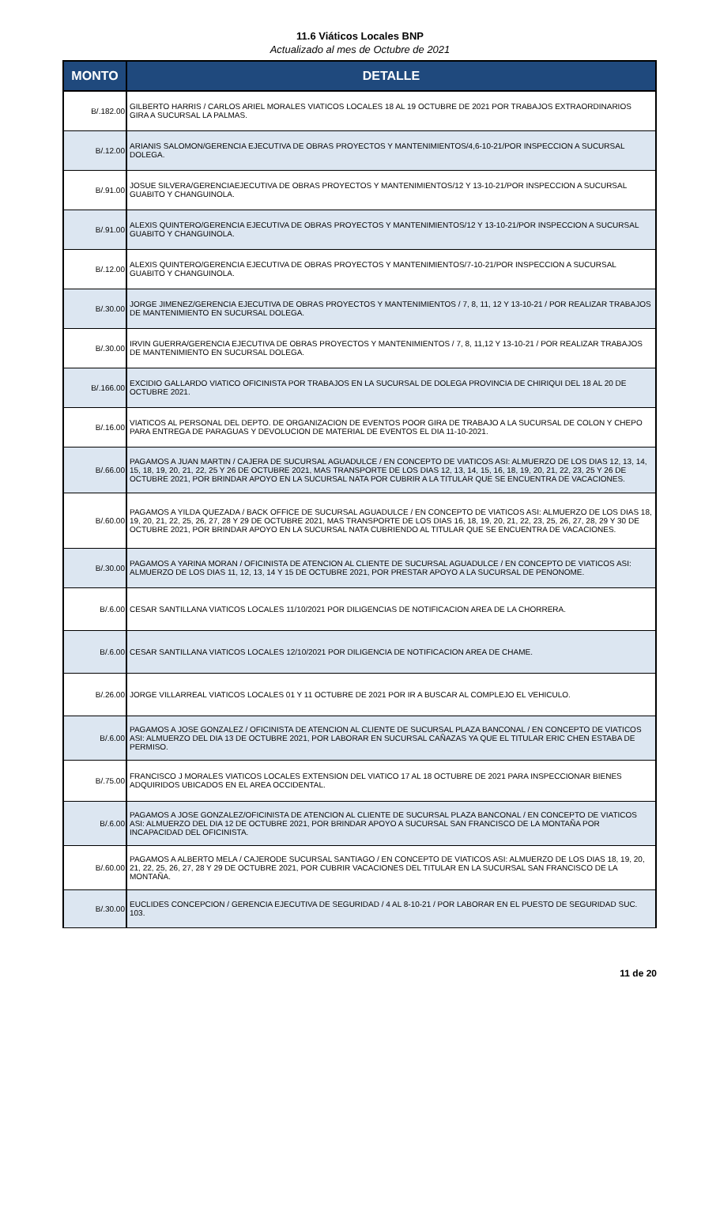11.6 Viáticos Locales BNP
Actualizado al mes de Octubre de 2021
| MONTO | DETALLE |
| --- | --- |
| B/.182.00 | GILBERTO HARRIS / CARLOS ARIEL MORALES VIATICOS LOCALES 18 AL 19 OCTUBRE DE 2021 POR TRABAJOS EXTRAORDINARIOS GIRA A SUCURSAL LA PALMAS. |
| B/.12.00 | ARIANIS SALOMON/GERENCIA EJECUTIVA DE OBRAS PROYECTOS Y MANTENIMIENTOS/4,6-10-21/POR INSPECCION A SUCURSAL DOLEGA. |
| B/.91.00 | JOSUE SILVERA/GERENCIAEJECUTIVA DE OBRAS PROYECTOS Y MANTENIMIENTOS/12 Y 13-10-21/POR INSPECCION A SUCURSAL GUABITO Y CHANGUINOLA. |
| B/.91.00 | ALEXIS QUINTERO/GERENCIA EJECUTIVA DE OBRAS PROYECTOS Y MANTENIMIENTOS/12 Y 13-10-21/POR INSPECCION A SUCURSAL GUABITO Y CHANGUINOLA. |
| B/.12.00 | ALEXIS QUINTERO/GERENCIA EJECUTIVA DE OBRAS PROYECTOS Y MANTENIMIENTOS/7-10-21/POR INSPECCION A SUCURSAL GUABITO Y CHANGUINOLA. |
| B/.30.00 | JORGE JIMENEZ/GERENCIA EJECUTIVA DE OBRAS PROYECTOS Y MANTENIMIENTOS / 7, 8, 11, 12 Y 13-10-21 / POR REALIZAR TRABAJOS DE MANTENIMIENTO EN SUCURSAL DOLEGA. |
| B/.30.00 | IRVIN GUERRA/GERENCIA EJECUTIVA DE OBRAS PROYECTOS Y MANTENIMIENTOS / 7, 8, 11,12 Y 13-10-21 / POR REALIZAR TRABAJOS DE MANTENIMIENTO EN SUCURSAL DOLEGA. |
| B/.166.00 | EXCIDIO GALLARDO VIATICO OFICINISTA POR TRABAJOS EN LA SUCURSAL DE DOLEGA PROVINCIA DE CHIRIQUI DEL 18 AL 20 DE OCTUBRE 2021. |
| B/.16.00 | VIATICOS AL PERSONAL DEL DEPTO. DE ORGANIZACION DE EVENTOS POOR GIRA DE TRABAJO A LA SUCURSAL DE COLON Y CHEPO PARA ENTREGA DE PARAGUAS Y DEVOLUCION DE MATERIAL DE EVENTOS EL DIA 11-10-2021. |
| B/.66.00 | PAGAMOS A JUAN MARTIN / CAJERA DE SUCURSAL AGUADULCE / EN CONCEPTO DE VIATICOS ASI: ALMUERZO DE LOS DIAS 12, 13, 14, 15, 18, 19, 20, 21, 22, 25 Y 26 DE OCTUBRE 2021, MAS TRANSPORTE DE LOS DIAS 12, 13, 14, 15, 16, 18, 19, 20, 21, 22, 23, 25 Y 26 DE OCTUBRE 2021, POR BRINDAR APOYO EN LA SUCURSAL NATA POR CUBRIR A LA TITULAR QUE SE ENCUENTRA DE VACACIONES. |
| B/.60.00 | PAGAMOS A YILDA QUEZADA / BACK OFFICE DE SUCURSAL AGUADULCE / EN CONCEPTO DE VIATICOS ASI: ALMUERZO DE LOS DIAS 18, 19, 20, 21, 22, 25, 26, 27, 28 Y 29 DE OCTUBRE 2021, MAS TRANSPORTE DE LOS DIAS 16, 18, 19, 20, 21, 22, 23, 25, 26, 27, 28, 29 Y 30 DE OCTUBRE 2021, POR BRINDAR APOYO EN LA SUCURSAL NATA CUBRIENDO AL TITULAR QUE SE ENCUENTRA DE VACACIONES. |
| B/.30.00 | PAGAMOS A YARINA MORAN / OFICINISTA DE ATENCION AL CLIENTE DE SUCURSAL AGUADULCE / EN CONCEPTO DE VIATICOS ASI: ALMUERZO DE LOS DIAS 11, 12, 13, 14 Y 15 DE OCTUBRE 2021, POR PRESTAR APOYO A LA SUCURSAL DE PENONOME. |
| B/.6.00 | CESAR SANTILLANA VIATICOS LOCALES 11/10/2021 POR DILIGENCIAS DE NOTIFICACION AREA DE LA CHORRERA. |
| B/.6.00 | CESAR SANTILLANA VIATICOS LOCALES 12/10/2021 POR DILIGENCIA DE NOTIFICACION AREA DE CHAME. |
| B/.26.00 | JORGE VILLARREAL VIATICOS LOCALES 01 Y 11 OCTUBRE DE 2021 POR IR A BUSCAR AL COMPLEJO EL VEHICULO. |
| B/.6.00 | PAGAMOS A JOSE GONZALEZ / OFICINISTA DE ATENCION AL CLIENTE DE SUCURSAL PLAZA BANCONAL / EN CONCEPTO DE VIATICOS ASI: ALMUERZO DEL DIA 13 DE OCTUBRE 2021, POR LABORAR EN SUCURSAL CAÑAZAS YA QUE EL TITULAR ERIC CHEN ESTABA DE PERMISO. |
| B/.75.00 | FRANCISCO J MORALES VIATICOS LOCALES EXTENSION DEL VIATICO 17 AL 18 OCTUBRE DE 2021 PARA INSPECCIONAR BIENES ADQUIRIDOS UBICADOS EN EL AREA OCCIDENTAL. |
| B/.6.00 | PAGAMOS A JOSE GONZALEZ/OFICINISTA DE ATENCION AL CLIENTE DE SUCURSAL PLAZA BANCONAL / EN CONCEPTO DE VIATICOS ASI: ALMUERZO DEL DIA 12 DE OCTUBRE 2021, POR BRINDAR APOYO A SUCURSAL SAN FRANCISCO DE LA MONTAÑA POR INCAPACIDAD DEL OFICINISTA. |
| B/.60.00 | PAGAMOS A ALBERTO MELA / CAJERODE SUCURSAL SANTIAGO / EN CONCEPTO DE VIATICOS ASI: ALMUERZO DE LOS DIAS 18, 19, 20, 21, 22, 25, 26, 27, 28 Y 29 DE OCTUBRE 2021, POR CUBRIR VACACIONES DEL TITULAR EN LA SUCURSAL SAN FRANCISCO DE LA MONTAÑA. |
| B/.30.00 | EUCLIDES CONCEPCION / GERENCIA EJECUTIVA DE SEGURIDAD / 4 AL 8-10-21 / POR LABORAR EN EL PUESTO DE SEGURIDAD SUC. 103. |
11 de 20